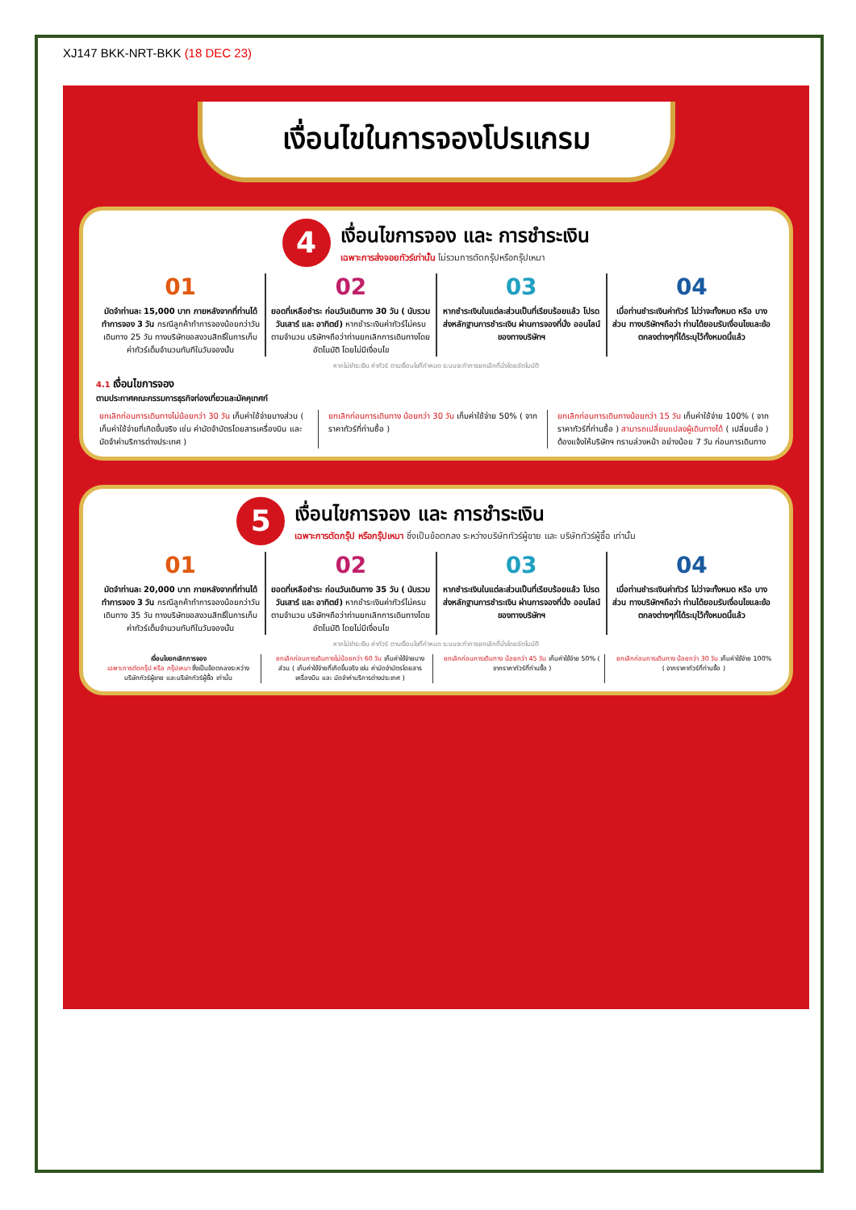XJ147 BKK-NRT-BKK (18 DEC 23)
เงื่อนไขในการจองโปรแกรม
4
เงื่อนไขการจอง และ การชำระเงิน
เฉพาะการส่งจอยทัวร์เท่านั้น ไม่รวมการตัดกรุ๊ปหรือกรุ๊ปเหมา
01
มัดจำท่านละ 15,000 บาท ภายหลังจากที่ท่านได้ทำการจอง 3 วัน กรณีลูกค้าทำการจองน้อยกว่าวันเดินทาง 25 วัน ทางบริษัทขอสงวนสิทธิ์ในการเก็บค่าทัวร์เต็มจำนวนทันทีในวันจองนั้น
02
ยอดที่เหลือชำระ ก่อนวันเดินทาง 30 วัน ( นับรวมวันเสาร์ และ อาทิตย์) หากชำระเงินค่าทัวร์ไม่ครบตามจำนวน บริษัทฯถือว่าท่านยกเลิกการเดินทางโดยอัตโนมัติ โดยไม่มีเงื่อนไข
03
หากชำระเงินในแต่ละส่วนเป็นที่เรียบร้อยแล้ว โปรดส่งหลักฐานการชำระเงิน ผ่านการจองที่นั่ง ออนไลน์ ของทางบริษัทฯ
04
เมื่อท่านชำระเงินค่าทัวร์ ไม่ว่าจะทั้งหมด หรือ บางส่วน ทางบริษัทฯถือว่า ท่านได้ยอมรับเงื่อนไขและข้อตกลงต่างๆที่ได้ระบุไว้ทั้งหมดนี้แล้ว
หากไม่ชำระเงิน ค่าทัวร์ ตามเงื่อนไขที่กำหนด ระบบจะทำการยกเลิกที่นั่งโดยอัตโนมัติ
4.1 เงื่อนไขการจอง
ตามประกาศคณะกรรมการธุรกิจท่องเที่ยวและมัคคุเทศก์
ยกเลิกก่อนการเดินทางไม่น้อยกว่า 30 วัน เก็บค่าใช้จ่ายบางส่วน ( เก็บค่าใช้จ่ายที่เกิดขึ้นจริง เช่น ค่ามัดจำบัตรโดยสารเครื่องบิน และ มัดจำค่าบริการต่างประเทศ )
ยกเลิกก่อนการเดินทาง น้อยกว่า 30 วัน เก็บค่าใช้จ่าย 50% ( จากราคาทัวร์ที่ท่านซื้อ )
ยกเลิกก่อนการเดินทางน้อยกว่า 15 วัน เก็บค่าใช้จ่าย 100% ( จากราคาทัวร์ที่ท่านซื้อ ) สามารถเปลี่ยนแปลงผู้เดินทางได้ ( เปลี่ยนชื่อ ) ต้องแจ้งให้บริษัทฯ ทราบล่วงหน้า อย่างน้อย 7 วัน ก่อนการเดินทาง
5
เงื่อนไขการจอง และ การชำระเงิน
เฉพาะการตัดกรุ๊ป หรือกรุ๊ปเหมา ซึ่งเป็นข้อตกลง ระหว่างบริษัททัวร์ผู้ขาย และ บริษัททัวร์ผู้ซื้อ เท่านั้น
01
มัดจำท่านละ 20,000 บาท ภายหลังจากที่ท่านได้ทำการจอง 3 วัน กรณีลูกค้าทำการจองน้อยกว่าวันเดินทาง 35 วัน ทางบริษัทขอสงวนสิทธิ์ในการเก็บค่าทัวร์เต็มจำนวนทันทีในวันจองนั้น
02
ยอดที่เหลือชำระ ก่อนวันเดินทาง 35 วัน ( นับรวมวันเสาร์ และ อาทิตย์) หากชำระเงินค่าทัวร์ไม่ครบตามจำนวน บริษัทฯถือว่าท่านยกเลิกการเดินทางโดยอัตโนมัติ โดยไม่มีเงื่อนไข
03
หากชำระเงินในแต่ละส่วนเป็นที่เรียบร้อยแล้ว โปรดส่งหลักฐานการชำระเงิน ผ่านการจองที่นั่ง ออนไลน์ ของทางบริษัทฯ
04
เมื่อท่านชำระเงินค่าทัวร์ ไม่ว่าจะทั้งหมด หรือ บางส่วน ทางบริษัทฯถือว่า ท่านได้ยอมรับเงื่อนไขและข้อตกลงต่างๆที่ได้ระบุไว้ทั้งหมดนี้แล้ว
หากไม่ชำระเงิน ค่าทัวร์ ตามเงื่อนไขที่กำหนด ระบบจะทำการยกเลิกที่นั่งโดยอัตโนมัติ
เงื่อนไขยกเลิกการจอง
เฉพาะการตัดกรุ๊ป หรือ กรุ๊ปเหมา ซึ่งเป็นข้อตกลงระหว่าง บริษัททัวร์ผู้ขาย และบริษัททัวร์ผู้ซื้อ เท่านั้น
ยกเลิกก่อนการเดินทางไม่น้อยกว่า 60 วัน เก็บค่าใช้จ่ายบางส่วน ( เก็บค่าใช้จ่ายที่เกิดขึ้นจริง เช่น ค่ามัดจำบัตรโดยสารเครื่องบิน และ มัดจำค่าบริการต่างประเทศ )
ยกเลิกก่อนการเดินทาง น้อยกว่า 45 วัน เก็บค่าใช้จ่าย 50% ( จากราคาทัวร์ที่ท่านซื้อ )
ยกเลิกก่อนการเดินทาง น้อยกว่า 30 วัน เก็บค่าใช้จ่าย 100% ( จากราคาทัวร์ที่ท่านซื้อ )